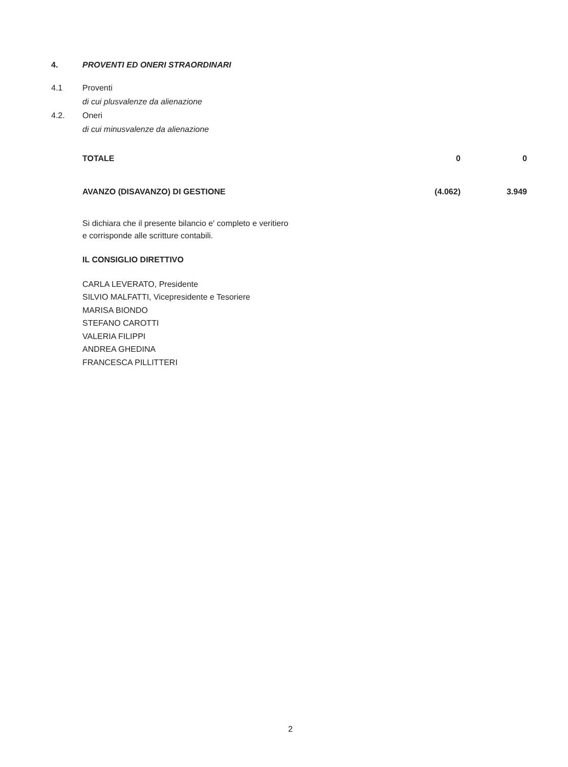| 4. | PROVENTI ED ONERI STRAORDINARI | | |
| 4.1 | Proventi | | |
| | di cui plusvalenze da alienazione | | |
| 4.2. | Oneri | | |
| | di cui minusvalenze da alienazione | | |
| | TOTALE | 0 | 0 |
| | AVANZO (DISAVANZO) DI GESTIONE | (4.062) | 3.949 |
Si dichiara che il presente bilancio e' completo e veritiero
e corrisponde alle scritture contabili.
IL CONSIGLIO DIRETTIVO
CARLA LEVERATO, Presidente
SILVIO MALFATTI, Vicepresidente e Tesoriere
MARISA BIONDO
STEFANO CAROTTI
VALERIA FILIPPI
ANDREA GHEDINA
FRANCESCA PILLITTERI
2